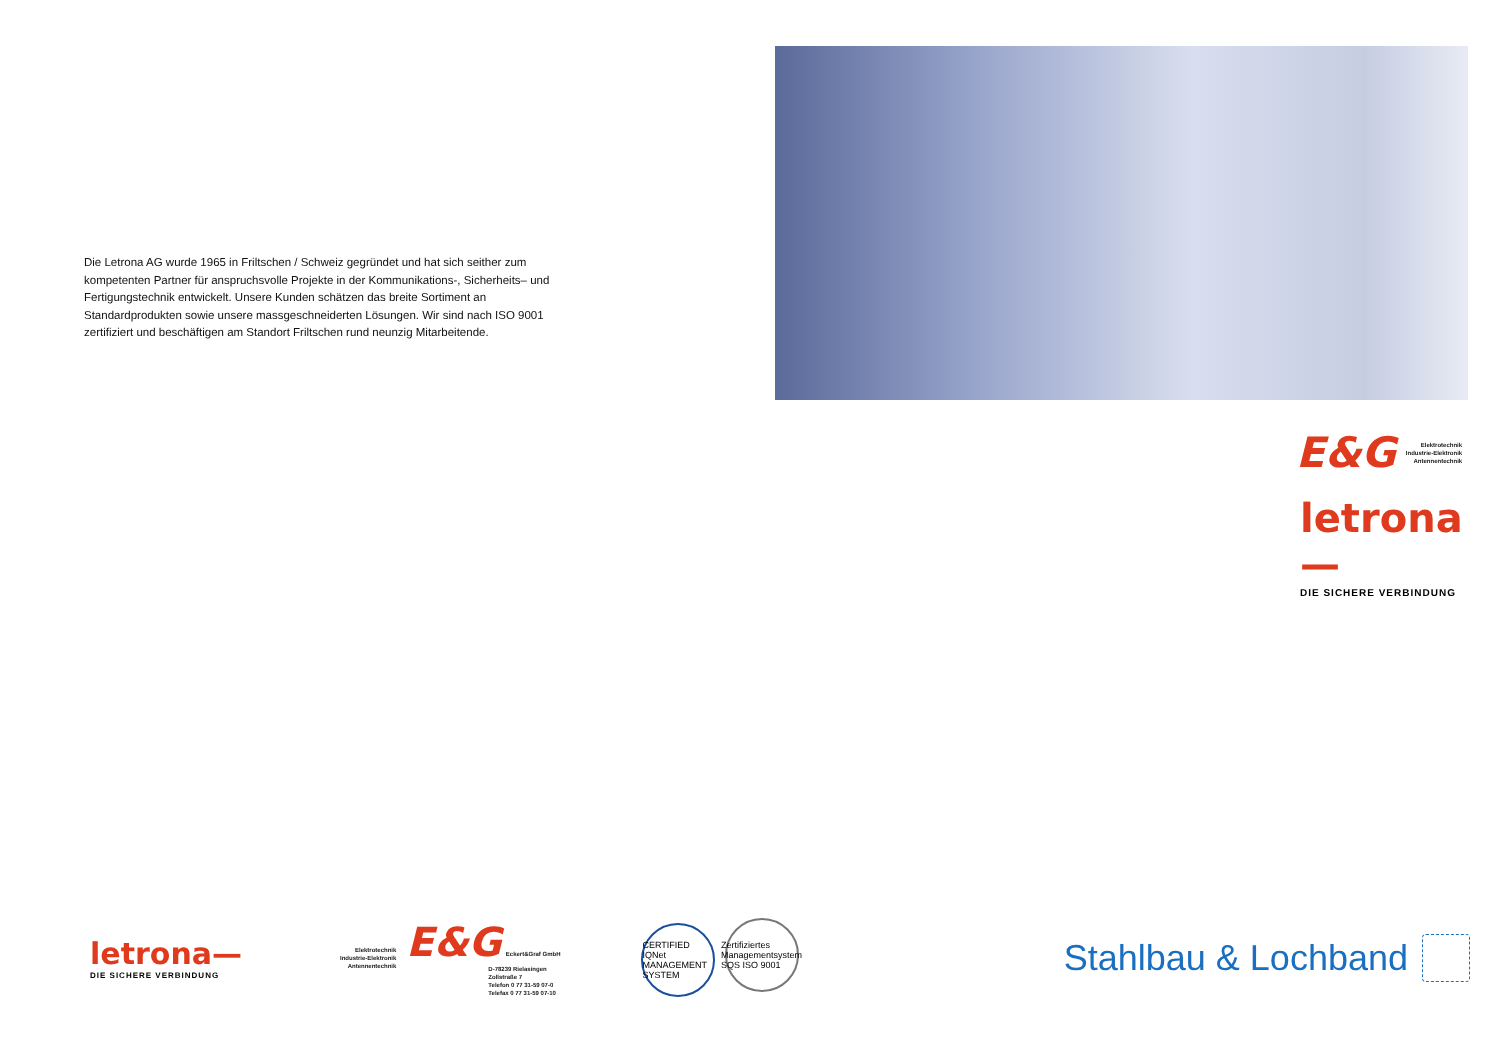Die Letrona AG wurde 1965 in Friltschen / Schweiz gegründet und hat sich seither zum kompetenten Partner für anspruchsvolle Projekte in der Kommunikations-, Sicherheits– und Fertigungstechnik entwickelt. Unsere Kunden schätzen das breite Sortiment an Standardprodukten sowie unsere massgeschneiderten Lösungen. Wir sind nach ISO 9001 zertifiziert und beschäftigen am Standort Friltschen rund neunzig Mitarbeitende.
E&G
Elektrotechnik
Industrie-Elektronik
Antennentechnik
letrona—
DIE SICHERE VERBINDUNG
letrona—
DIE SICHERE VERBINDUNG
Elektrotechnik
Industrie-Elektronik
Antennentechnik
E&G Eckert&Graf GmbH
D-78239 Rielasingen
Zollstraße 7
Telefon 0 77 31-59 07-0
Telefax 0 77 31-59 07-10
CERTIFIED IQNet MANAGEMENT SYSTEM Zertifiziertes Managementsystem SQS ISO 9001
Stahlbau & Lochband